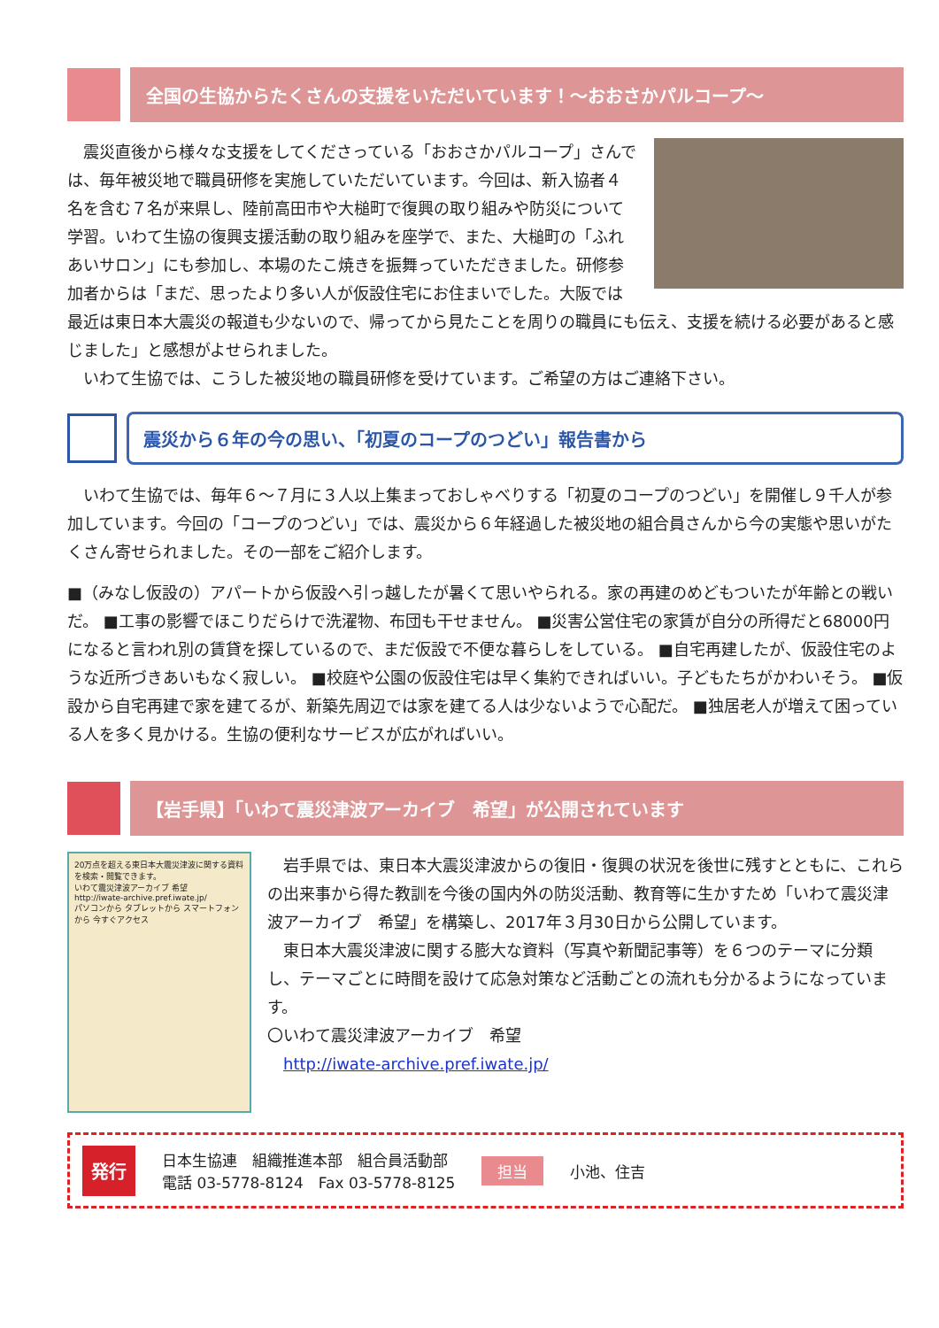全国の生協からたくさんの支援をいただいています！～おおさかパルコープ～
　震災直後から様々な支援をしてくださっている「おおさかパルコープ」さんでは、毎年被災地で職員研修を実施していただいています。今回は、新入協者４名を含む７名が来県し、陸前高田市や大槌町で復興の取り組みや防災について学習。いわて生協の復興支援活動の取り組みを座学で、また、大槌町の「ふれあいサロン」にも参加し、本場のたこ焼きを振舞っていただきました。研修参加者からは「まだ、思ったより多い人が仮設住宅にお住まいでした。大阪では最近は東日本大震災の報道も少ないので、帰ってから見たことを周りの職員にも伝え、支援を続ける必要があると感じました」と感想がよせられました。
　いわて生協では、こうした被災地の職員研修を受けています。ご希望の方はご連絡下さい。
震災から６年の今の思い、「初夏のコープのつどい」報告書から
　いわて生協では、毎年６～７月に３人以上集まっておしゃべりする「初夏のコープのつどい」を開催し９千人が参加しています。今回の「コープのつどい」では、震災から６年経過した被災地の組合員さんから今の実態や思いがたくさん寄せられました。その一部をご紹介します。
■（みなし仮設の）アパートから仮設へ引っ越したが暑くて思いやられる。家の再建のめどもついたが年齢との戦いだ。 ■工事の影響でほこりだらけで洗濯物、布団も干せません。 ■災害公営住宅の家賃が自分の所得だと68000円になると言われ別の賃貸を探しているので、まだ仮設で不便な暮らしをしている。 ■自宅再建したが、仮設住宅のような近所づきあいもなく寂しい。 ■校庭や公園の仮設住宅は早く集約できればいい。子どもたちがかわいそう。 ■仮設から自宅再建で家を建てるが、新築先周辺では家を建てる人は少ないようで心配だ。 ■独居老人が増えて困っている人を多く見かける。生協の便利なサービスが広がればいい。
【岩手県】「いわて震災津波アーカイブ　希望」が公開されています
20万点を超える東日本大震災津波に関する資料を検索・閲覧できます。
いわて震災津波アーカイブ 希望
http://iwate-archive.pref.iwate.jp/
パソコンから タブレットから スマートフォンから 今すぐアクセス
　岩手県では、東日本大震災津波からの復旧・復興の状況を後世に残すとともに、これらの出来事から得た教訓を今後の国内外の防災活動、教育等に生かすため「いわて震災津波アーカイブ　希望」を構築し、2017年３月30日から公開しています。
　東日本大震災津波に関する膨大な資料（写真や新聞記事等）を６つのテーマに分類し、テーマごとに時間を設けて応急対策など活動ごとの流れも分かるようになっています。
〇いわて震災津波アーカイブ　希望
　http://iwate-archive.pref.iwate.jp/
発行
日本生協連　組織推進本部　組合員活動部
電話 03-5778-8124　Fax 03-5778-8125
担当
小池、住吉